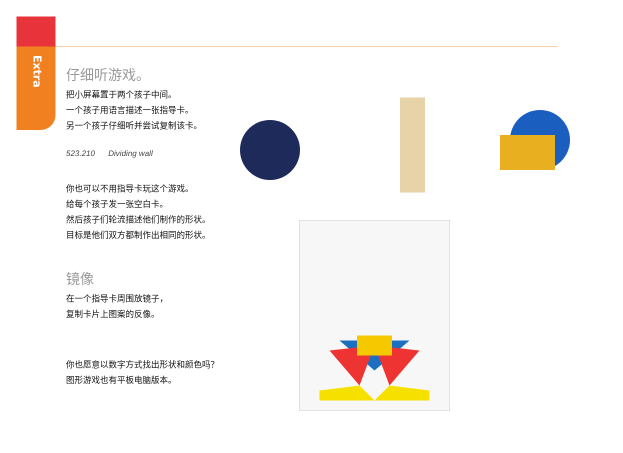Extra
仔细听游戏。
把小屏幕置于两个孩子中间。
一个孩子用语言描述一张指导卡。
另一个孩子仔细听并尝试复制该卡。
523.210 Dividing wall
你也可以不用指导卡玩这个游戏。
给每个孩子发一张空白卡。
然后孩子们轮流描述他们制作的形状。
目标是他们双方都制作出相同的形状。
镜像
在一个指导卡周围放镜子，
复制卡片上图案的反像。
你也愿意以数字方式找出形状和颜色吗？
图形游戏也有平板电脑版本。